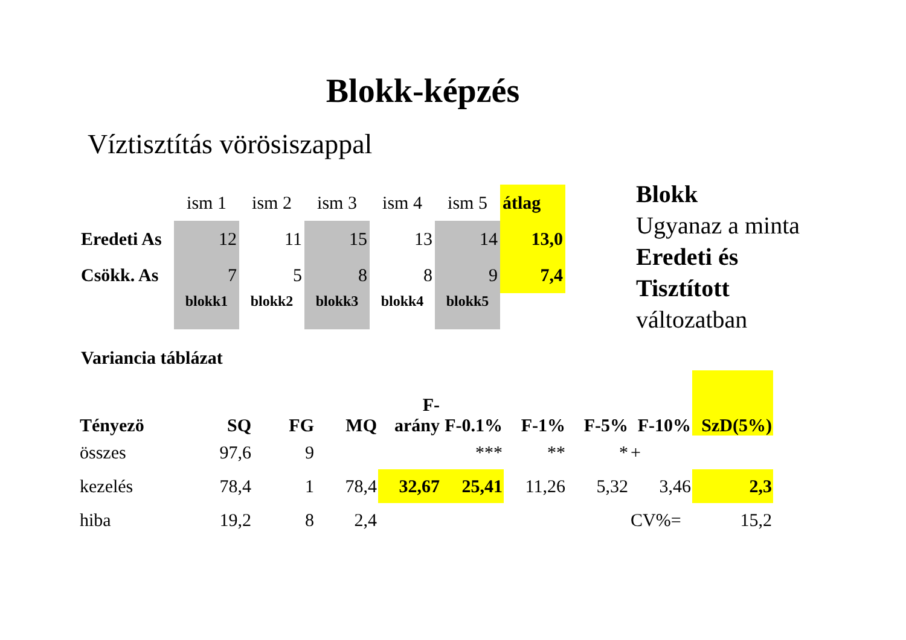Blokk-képzés
Víztisztítás vörösiszappal
| | ism 1 | ism 2 | ism 3 | ism 4 | ism 5 | átlag |
| Eredeti As | 12 | 11 | 15 | 13 | 14 | 13,0 |
| Csökk. As | 7 | 5 | 8 | 8 | 9 | 7,4 |
| | blokk1 | blokk2 | blokk3 | blokk4 | blokk5 | |
Blokk
Ugyanaz a minta
Eredeti és
Tisztított
változatban
Variancia táblázat
| Tényezö | SQ | FG | MQ | F-arány | F-0.1% | F-1% | F-5% | F-10% | SzD(5%) |
| --- | --- | --- | --- | --- | --- | --- | --- | --- | --- |
| összes | 97,6 | 9 | | | *** | ** | * | + | |
| kezelés | 78,4 | 1 | 78,4 | 32,67 | 25,41 | 11,26 | 5,32 | 3,46 | 2,3 |
| hiba | 19,2 | 8 | 2,4 | | | | | CV%= | 15,2 |